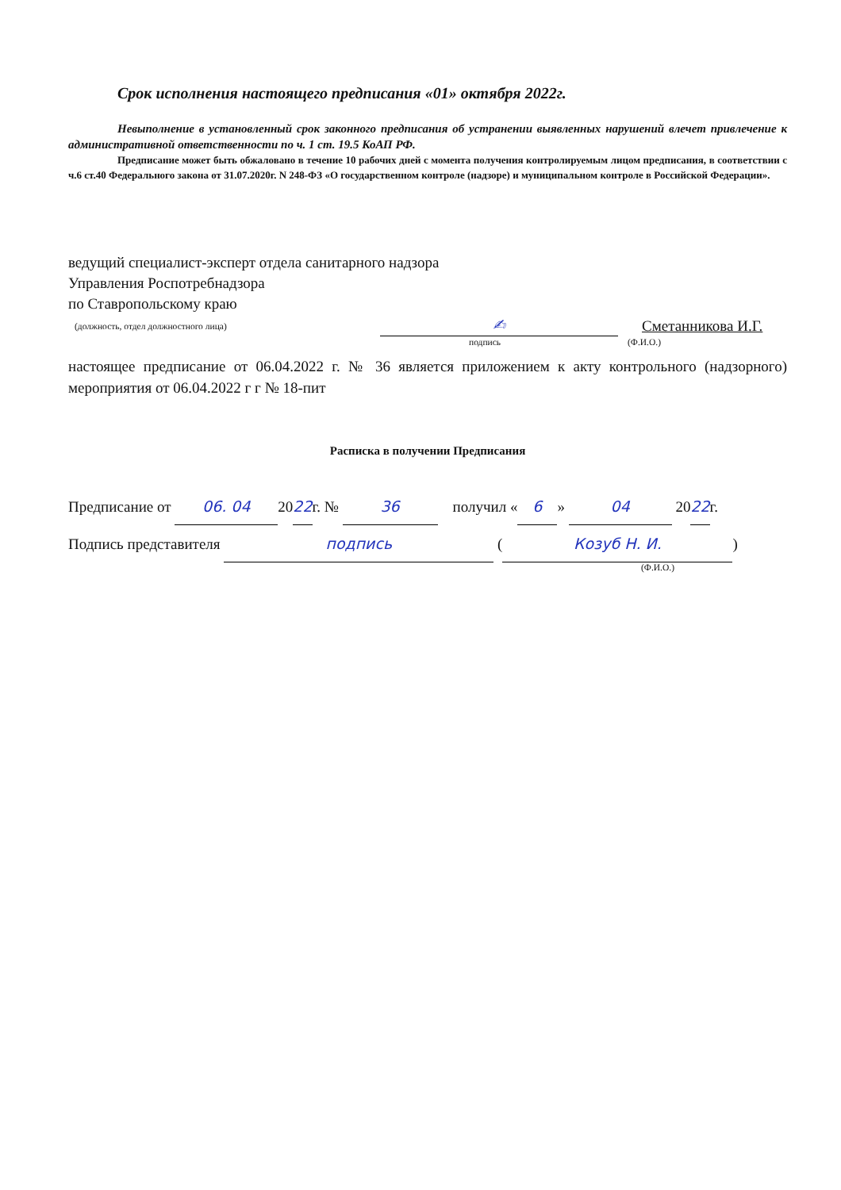Срок исполнения настоящего предписания «01» октября 2022г.
Невыполнение в установленный срок законного предписания об устранении выявленных нарушений влечет привлечение к административной ответственности по ч. 1 ст. 19.5 КоАП РФ.
Предписание может быть обжаловано в течение 10 рабочих дней с момента получения контролируемым лицом предписания, в соответствии с ч.6 ст.40 Федерального закона от 31.07.2020г. N 248-ФЗ «О государственном контроле (надзоре) и муниципальном контроле в Российской Федерации».
ведущий специалист-эксперт отдела санитарного надзора
Управления Роспотребнадзора
по Ставропольскому краю
(должность, отдел должностного лица) ✍ Сметанникова И.Г.
подпись (Ф.И.О.)
настоящее предписание от 06.04.2022 г. № 36 является приложением к акту контрольного (надзорного) мероприятия от 06.04.2022 г г № 18-пит
Расписка в получении Предписания
Предписание от 06. 04 2022г. № 36 получил « 6 » 04 2022г.
Подпись представителя подпись (Козуб Н. И.)
(Ф.И.О.)